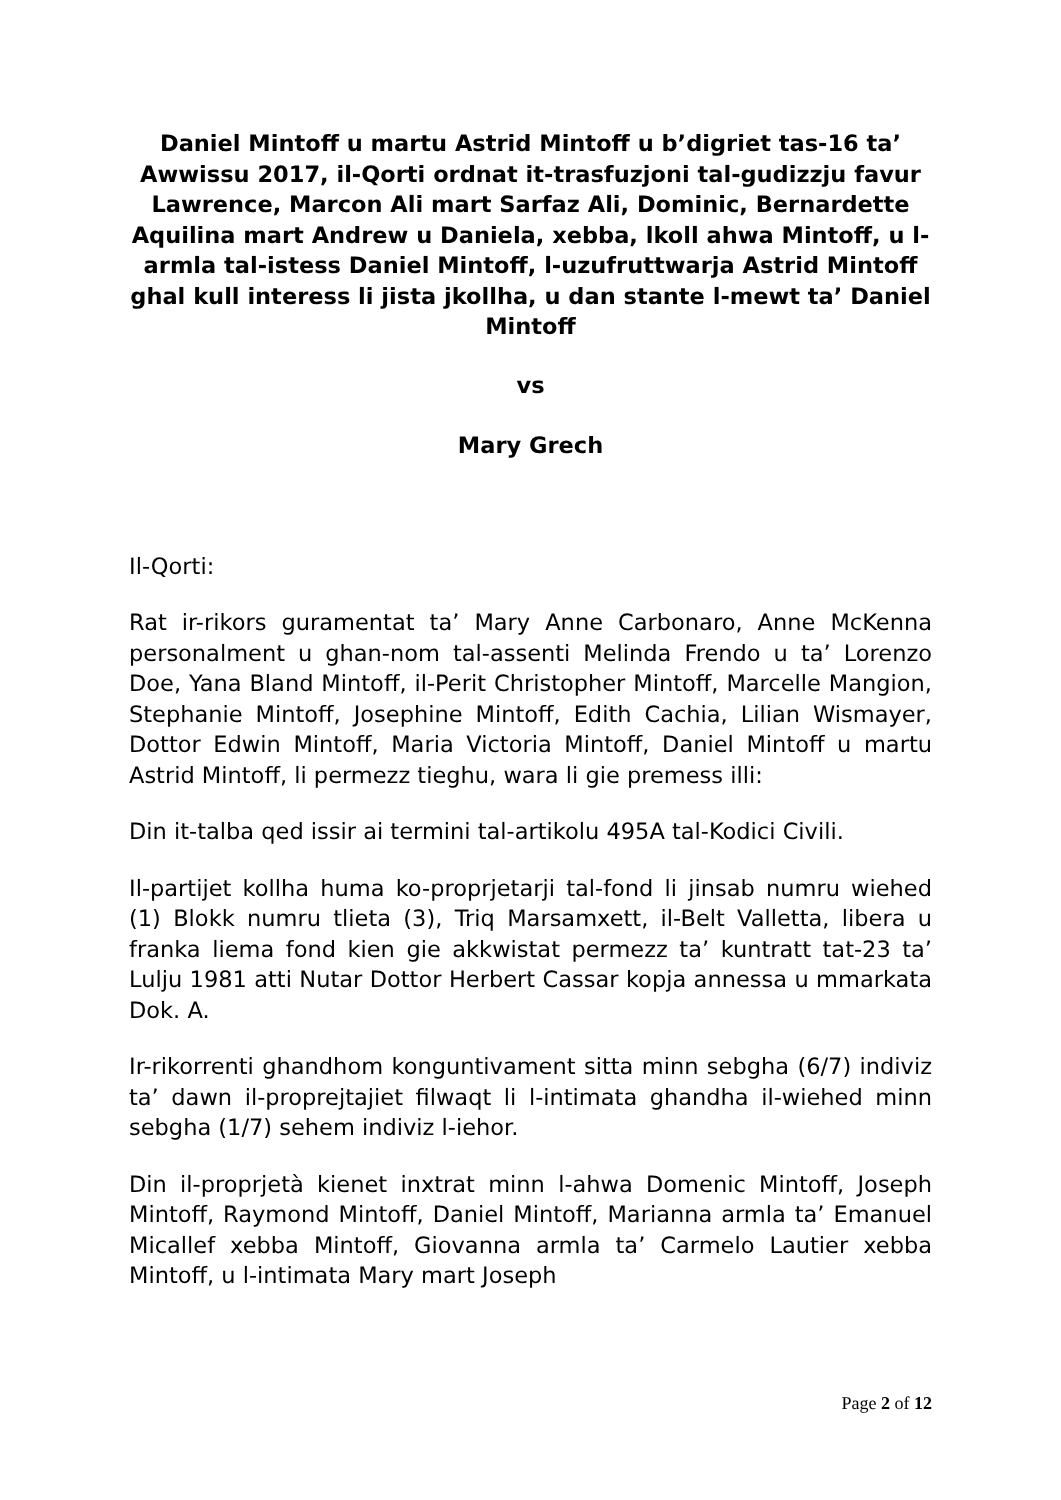Daniel Mintoff u martu Astrid Mintoff u b’digriet tas-16 ta’ Awwissu 2017, il-Qorti ordnat it-trasfuzjoni tal-gudizzju favur Lawrence, Marcon Ali mart Sarfaz Ali, Dominic, Bernardette Aquilina mart Andrew u Daniela, xebba, lkoll ahwa Mintoff, u l-armla tal-istess Daniel Mintoff, l-uzufruttwarja Astrid Mintoff ghal kull interess li jista jkollha, u dan stante l-mewt ta’ Daniel Mintoff
vs
Mary Grech
Il-Qorti:
Rat ir-rikors guramentat ta’ Mary Anne Carbonaro, Anne McKenna personalment u ghan-nom tal-assenti Melinda Frendo u ta’ Lorenzo Doe, Yana Bland Mintoff, il-Perit Christopher Mintoff, Marcelle Mangion, Stephanie Mintoff, Josephine Mintoff, Edith Cachia, Lilian Wismayer, Dottor Edwin Mintoff, Maria Victoria Mintoff, Daniel Mintoff u martu Astrid Mintoff, li permezz tieghu, wara li gie premess illi:
Din it-talba qed issir ai termini tal-artikolu 495A tal-Kodici Civili.
Il-partijet kollha huma ko-proprjetarji tal-fond li jinsab numru wiehed (1) Blokk numru tlieta (3), Triq Marsamxett, il-Belt Valletta, libera u franka liema fond kien gie akkwistat permezz ta’ kuntratt tat-23 ta’ Lulju 1981 atti Nutar Dottor Herbert Cassar kopja annessa u mmarkata Dok. A.
Ir-rikorrenti ghandhom konguntivament sitta minn sebgha (6/7) indiviz ta’ dawn il-proprejtajiet filwaqt li l-intimata ghandha il-wiehed minn sebgha (1/7) sehem indiviz l-iehor.
Din il-proprjetà kienet inxtrat minn l-ahwa Domenic Mintoff, Joseph Mintoff, Raymond Mintoff, Daniel Mintoff, Marianna armla ta’ Emanuel Micallef xebba Mintoff, Giovanna armla ta’ Carmelo Lautier xebba Mintoff, u l-intimata Mary mart Joseph
Page 2 of 12